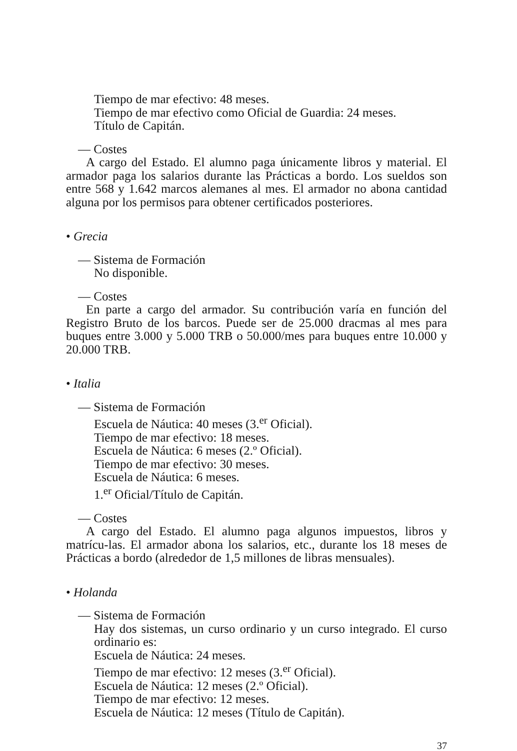Tiempo de mar efectivo: 48 meses.
Tiempo de mar efectivo como Oficial de Guardia: 24 meses.
Título de Capitán.
— Costes
A cargo del Estado. El alumno paga únicamente libros y material. El armador paga los salarios durante las Prácticas a bordo. Los sueldos son entre 568 y 1.642 marcos alemanes al mes. El armador no abona cantidad alguna por los permisos para obtener certificados posteriores.
• Grecia
— Sistema de Formación
No disponible.
— Costes
En parte a cargo del armador. Su contribución varía en función del Registro Bruto de los barcos. Puede ser de 25.000 dracmas al mes para buques entre 3.000 y 5.000 TRB o 50.000/mes para buques entre 10.000 y 20.000 TRB.
• Italia
— Sistema de Formación
Escuela de Náutica: 40 meses (3.<sup>er</sup> Oficial).
Tiempo de mar efectivo: 18 meses.
Escuela de Náutica: 6 meses (2.º Oficial).
Tiempo de mar efectivo: 30 meses.
Escuela de Náutica: 6 meses.
1.<sup>er</sup> Oficial/Título de Capitán.
— Costes
A cargo del Estado. El alumno paga algunos impuestos, libros y matrícu-las. El armador abona los salarios, etc., durante los 18 meses de Prácticas a bordo (alrededor de 1,5 millones de libras mensuales).
• Holanda
— Sistema de Formación
Hay dos sistemas, un curso ordinario y un curso integrado. El curso ordinario es:
Escuela de Náutica: 24 meses.
Tiempo de mar efectivo: 12 meses (3.<sup>er</sup> Oficial).
Escuela de Náutica: 12 meses (2.º Oficial).
Tiempo de mar efectivo: 12 meses.
Escuela de Náutica: 12 meses (Título de Capitán).
37